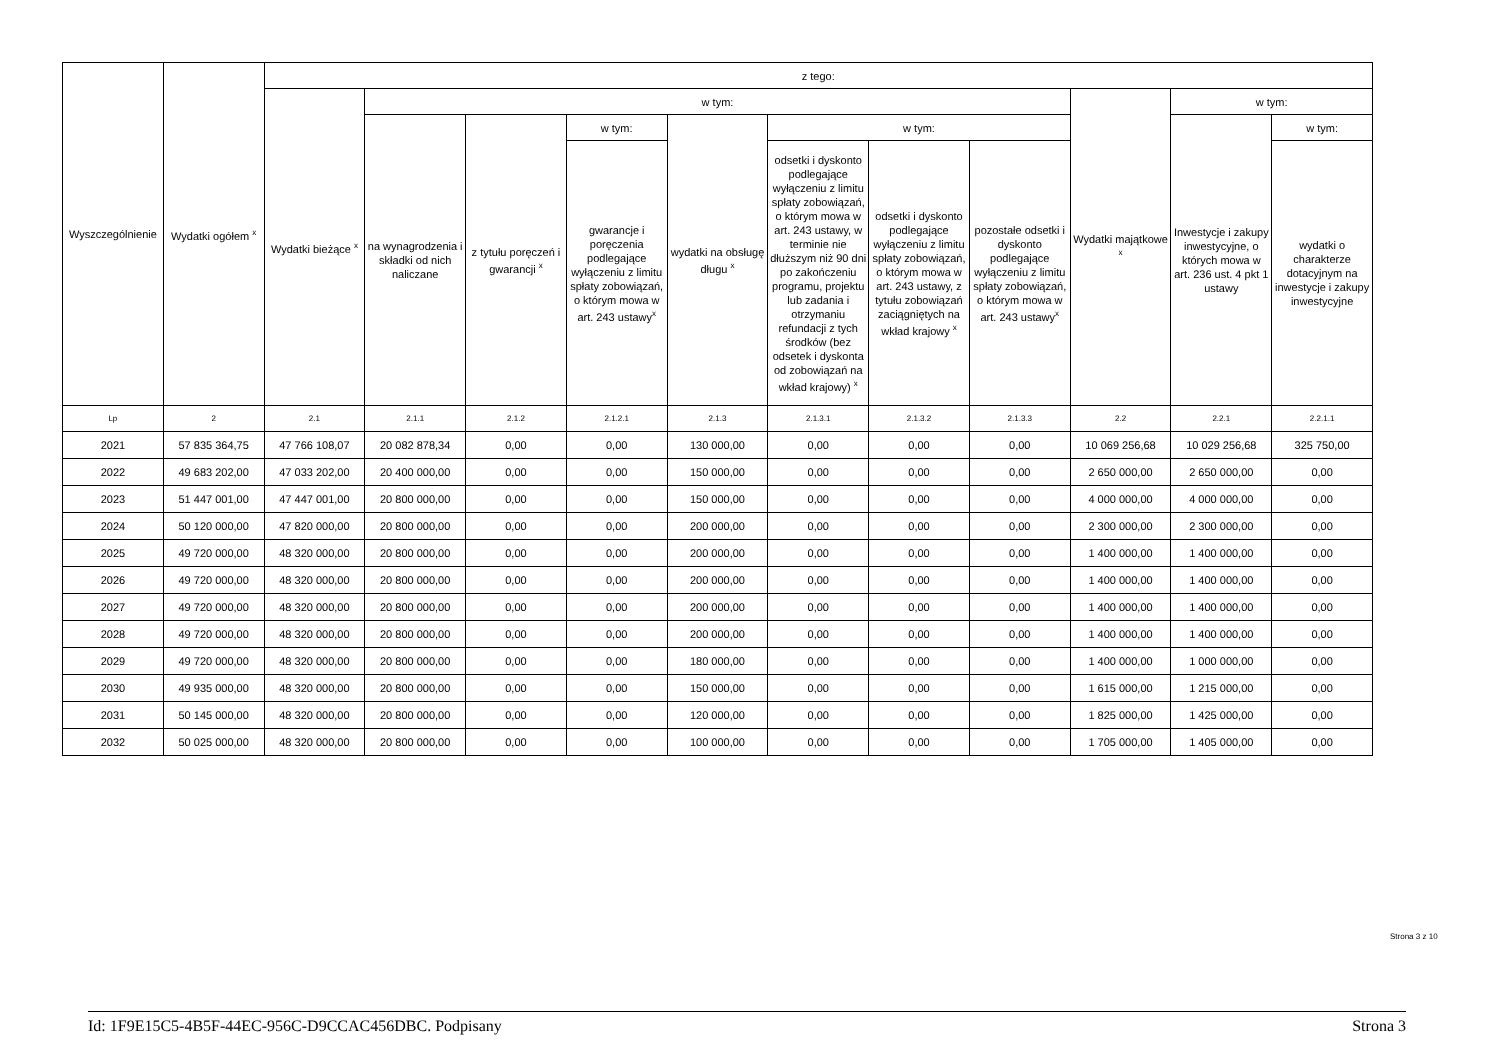| Wyszczególnienie | Wydatki ogółem <sup>x</sup> | z tego: | | | | | | | | | | |
| --- | --- | --- | --- | --- | --- | --- | --- | --- | --- | --- | --- | --- |
| | | Wydatki bieżące <sup>x</sup> | w tym: | | | | | | | Wydatki majątkowe <sup>x</sup> | w tym: | |
| | | | na wynagrodzenia i składki od nich naliczane | z tytułu poręczeń i gwarancji <sup>x</sup> | w tym: | wydatki na obsługę długu <sup>x</sup> | w tym: | | | | Inwestycje i zakupy inwestycyjne, o których mowa w art. 236 ust. 4 pkt 1 ustawy | w tym: |
| | | | | | gwarancje i poręczenia podlegające wyłączeniu z limitu spłaty zobowiązań, o którym mowa w art. 243 ustawy<sup>x</sup> | | odsetki i dyskonto podlegające wyłączeniu z limitu spłaty zobowiązań, o którym mowa w art. 243 ustawy, w terminie nie dłuższym niż 90 dni po zakończeniu programu, projektu lub zadania i otrzymaniu refundacji z tych środków (bez odsetek i dyskonta od zobowiązań na wkład krajowy) <sup>x</sup> | odsetki i dyskonto podlegające wyłączeniu z limitu spłaty zobowiązań, o którym mowa w art. 243 ustawy, z tytułu zobowiązań zaciągniętych na wkład krajowy <sup>x</sup> | pozostałe odsetki i dyskonto podlegające wyłączeniu z limitu spłaty zobowiązań, o którym mowa w art. 243 ustawy<sup>x</sup> | | | wydatki o charakterze dotacyjnym na inwestycje i zakupy inwestycyjne |
| Lp | 2 | 2.1 | 2.1.1 | 2.1.2 | 2.1.2.1 | 2.1.3 | 2.1.3.1 | 2.1.3.2 | 2.1.3.3 | 2.2 | 2.2.1 | 2.2.1.1 |
| 2021 | 57 835 364,75 | 47 766 108,07 | 20 082 878,34 | 0,00 | 0,00 | 130 000,00 | 0,00 | 0,00 | 0,00 | 10 069 256,68 | 10 029 256,68 | 325 750,00 |
| 2022 | 49 683 202,00 | 47 033 202,00 | 20 400 000,00 | 0,00 | 0,00 | 150 000,00 | 0,00 | 0,00 | 0,00 | 2 650 000,00 | 2 650 000,00 | 0,00 |
| 2023 | 51 447 001,00 | 47 447 001,00 | 20 800 000,00 | 0,00 | 0,00 | 150 000,00 | 0,00 | 0,00 | 0,00 | 4 000 000,00 | 4 000 000,00 | 0,00 |
| 2024 | 50 120 000,00 | 47 820 000,00 | 20 800 000,00 | 0,00 | 0,00 | 200 000,00 | 0,00 | 0,00 | 0,00 | 2 300 000,00 | 2 300 000,00 | 0,00 |
| 2025 | 49 720 000,00 | 48 320 000,00 | 20 800 000,00 | 0,00 | 0,00 | 200 000,00 | 0,00 | 0,00 | 0,00 | 1 400 000,00 | 1 400 000,00 | 0,00 |
| 2026 | 49 720 000,00 | 48 320 000,00 | 20 800 000,00 | 0,00 | 0,00 | 200 000,00 | 0,00 | 0,00 | 0,00 | 1 400 000,00 | 1 400 000,00 | 0,00 |
| 2027 | 49 720 000,00 | 48 320 000,00 | 20 800 000,00 | 0,00 | 0,00 | 200 000,00 | 0,00 | 0,00 | 0,00 | 1 400 000,00 | 1 400 000,00 | 0,00 |
| 2028 | 49 720 000,00 | 48 320 000,00 | 20 800 000,00 | 0,00 | 0,00 | 200 000,00 | 0,00 | 0,00 | 0,00 | 1 400 000,00 | 1 400 000,00 | 0,00 |
| 2029 | 49 720 000,00 | 48 320 000,00 | 20 800 000,00 | 0,00 | 0,00 | 180 000,00 | 0,00 | 0,00 | 0,00 | 1 400 000,00 | 1 000 000,00 | 0,00 |
| 2030 | 49 935 000,00 | 48 320 000,00 | 20 800 000,00 | 0,00 | 0,00 | 150 000,00 | 0,00 | 0,00 | 0,00 | 1 615 000,00 | 1 215 000,00 | 0,00 |
| 2031 | 50 145 000,00 | 48 320 000,00 | 20 800 000,00 | 0,00 | 0,00 | 120 000,00 | 0,00 | 0,00 | 0,00 | 1 825 000,00 | 1 425 000,00 | 0,00 |
| 2032 | 50 025 000,00 | 48 320 000,00 | 20 800 000,00 | 0,00 | 0,00 | 100 000,00 | 0,00 | 0,00 | 0,00 | 1 705 000,00 | 1 405 000,00 | 0,00 |
Strona 3 z 10
Id: 1F9E15C5-4B5F-44EC-956C-D9CCAC456DBC. Podpisany Strona 3